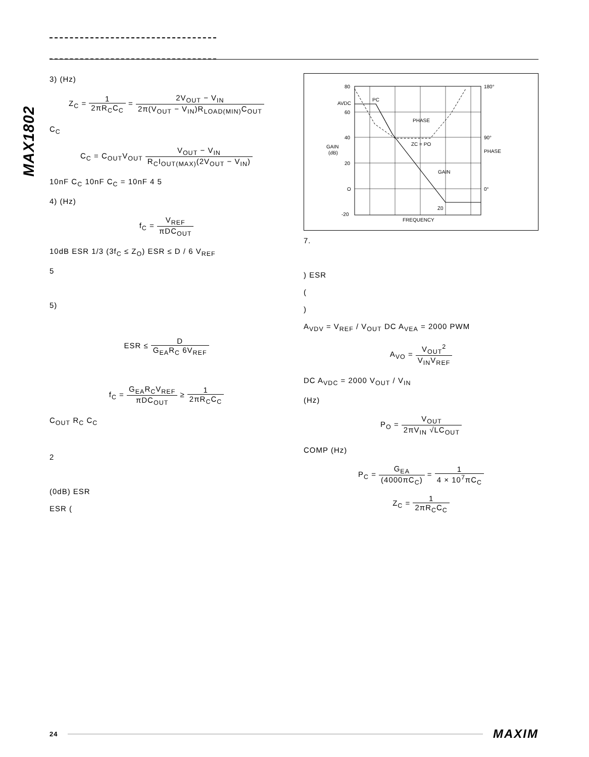MAX1802
3) (Hz)
Z<sub>C</sub> = 1 2πR<sub>C</sub>C<sub>C</sub> = 2V<sub>OUT</sub> − V<sub>IN</sub> 2π(V<sub>OUT</sub> − V<sub>IN</sub>)R<sub>LOAD(MIN)</sub>C<sub>OUT</sub>
C<sub>C</sub>
C<sub>C</sub> = C<sub>OUT</sub>V<sub>OUT</sub> V<sub>OUT</sub> − V<sub>IN</sub> R<sub>C</sub>I<sub>OUT(MAX)</sub>(2V<sub>OUT</sub> − V<sub>IN</sub>)
10nF C<sub>C</sub> 10nF C<sub>C</sub> = 10nF 4 5
4) (Hz)
f<sub>C</sub> = V<sub>REF</sub> πDC<sub>OUT</sub>
10dB ESR 1/3 (3f<sub>C</sub> ≤ Z<sub>O</sub>) ESR ≤ D / 6 V<sub>REF</sub>
5
5)
ESR ≤ D G<sub>EA</sub>R<sub>C</sub> 6V<sub>REF</sub>
f<sub>C</sub> = G<sub>EA</sub>R<sub>C</sub>V<sub>REF</sub> πDC<sub>OUT</sub> ≥ 1 2πR<sub>C</sub>C<sub>C</sub>
C<sub>OUT</sub> R<sub>C</sub> C<sub>C</sub>
2
(0dB) ESR
ESR (
80
AVDC
60
40
20
O
-20
GAIN
(dB)
180°
90°
PHASE
0°
PC
PHASE
ZC = PO
GAIN
Z0
FREQUENCY
7.
) ESR
(
)
A<sub>VDV</sub> = V<sub>REF</sub> / V<sub>OUT</sub> DC A<sub>VEA</sub> = 2000 PWM
A<sub>VO</sub> = V<sub>OUT</sub><sup>2</sup> V<sub>IN</sub>V<sub>REF</sub>
DC A<sub>VDC</sub> = 2000 V<sub>OUT</sub> / V<sub>IN</sub>
(Hz)
P<sub>O</sub> = V<sub>OUT</sub> 2πV<sub>IN</sub> √LC<sub>OUT</sub>
COMP (Hz)
P<sub>C</sub> = G<sub>EA</sub> (4000πC<sub>C</sub>) = 1 4 × 10<sup>7</sup>πC<sub>C</sub>
Z<sub>C</sub> = 1 2πR<sub>C</sub>C<sub>C</sub>
24
MAXIM